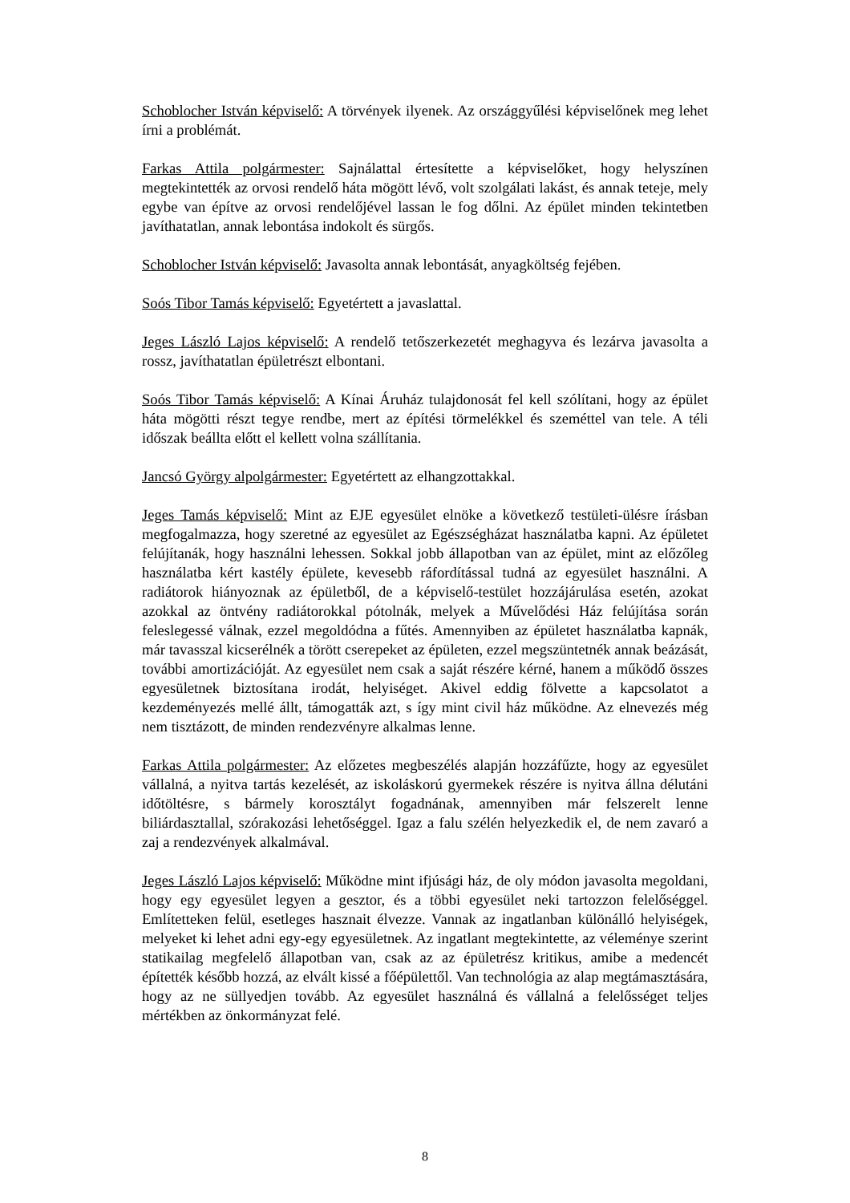Schoblocher István képviselő: A törvények ilyenek. Az országgyűlési képviselőnek meg lehet írni a problémát.
Farkas Attila polgármester: Sajnálattal értesítette a képviselőket, hogy helyszínen megtekintették az orvosi rendelő háta mögött lévő, volt szolgálati lakást, és annak teteje, mely egybe van építve az orvosi rendelőjével lassan le fog dőlni. Az épület minden tekintetben javíthatatlan, annak lebontása indokolt és sürgős.
Schoblocher István képviselő: Javasolta annak lebontását, anyagköltség fejében.
Soós Tibor Tamás képviselő: Egyetértett a javaslattal.
Jeges László Lajos képviselő: A rendelő tetőszerkezetét meghagyva és lezárva javasolta a rossz, javíthatatlan épületrészt elbontani.
Soós Tibor Tamás képviselő: A Kínai Áruház tulajdonosát fel kell szólítani, hogy az épület háta mögötti részt tegye rendbe, mert az építési törmelékkel és szeméttel van tele. A téli időszak beállta előtt el kellett volna szállítania.
Jancsó György alpolgármester: Egyetértett az elhangzottakkal.
Jeges Tamás képviselő: Mint az EJE egyesület elnöke a következő testületi-ülésre írásban megfogalmazza, hogy szeretné az egyesület az Egészségházat használatba kapni. Az épületet felújítanák, hogy használni lehessen. Sokkal jobb állapotban van az épület, mint az előzőleg használatba kért kastély épülete, kevesebb ráfordítással tudná az egyesület használni. A radiátorok hiányoznak az épületből, de a képviselő-testület hozzájárulása esetén, azokat azokkal az öntvény radiátorokkal pótolnák, melyek a Művelődési Ház felújítása során feleslegessé válnak, ezzel megoldódna a fűtés. Amennyiben az épületet használatba kapnák, már tavasszal kicserélnék a törött cserepeket az épületen, ezzel megszüntetnék annak beázását, további amortizációját. Az egyesület nem csak a saját részére kérné, hanem a működő összes egyesületnek biztosítana irodát, helyiséget. Akivel eddig fölvette a kapcsolatot a kezdeményezés mellé állt, támogatták azt, s így mint civil ház működne. Az elnevezés még nem tisztázott, de minden rendezvényre alkalmas lenne.
Farkas Attila polgármester: Az előzetes megbeszélés alapján hozzáfűzte, hogy az egyesület vállalná, a nyitva tartás kezelését, az iskoláskorú gyermekek részére is nyitva állna délutáni időtöltésre, s bármely korosztályt fogadnának, amennyiben már felszerelt lenne biliárdasztallal, szórakozási lehetőséggel. Igaz a falu szélén helyezkedik el, de nem zavaró a zaj a rendezvények alkalmával.
Jeges László Lajos képviselő: Működne mint ifjúsági ház, de oly módon javasolta megoldani, hogy egy egyesület legyen a gesztor, és a többi egyesület neki tartozzon felelőséggel. Említetteken felül, esetleges hasznait élvezze. Vannak az ingatlanban különálló helyiségek, melyeket ki lehet adni egy-egy egyesületnek. Az ingatlant megtekintette, az véleménye szerint statikailag megfelelő állapotban van, csak az az épületrész kritikus, amibe a medencét építették később hozzá, az elvált kissé a főépülettől. Van technológia az alap megtámasztására, hogy az ne süllyedjen tovább. Az egyesület használná és vállalná a felelősséget teljes mértékben az önkormányzat felé.
8